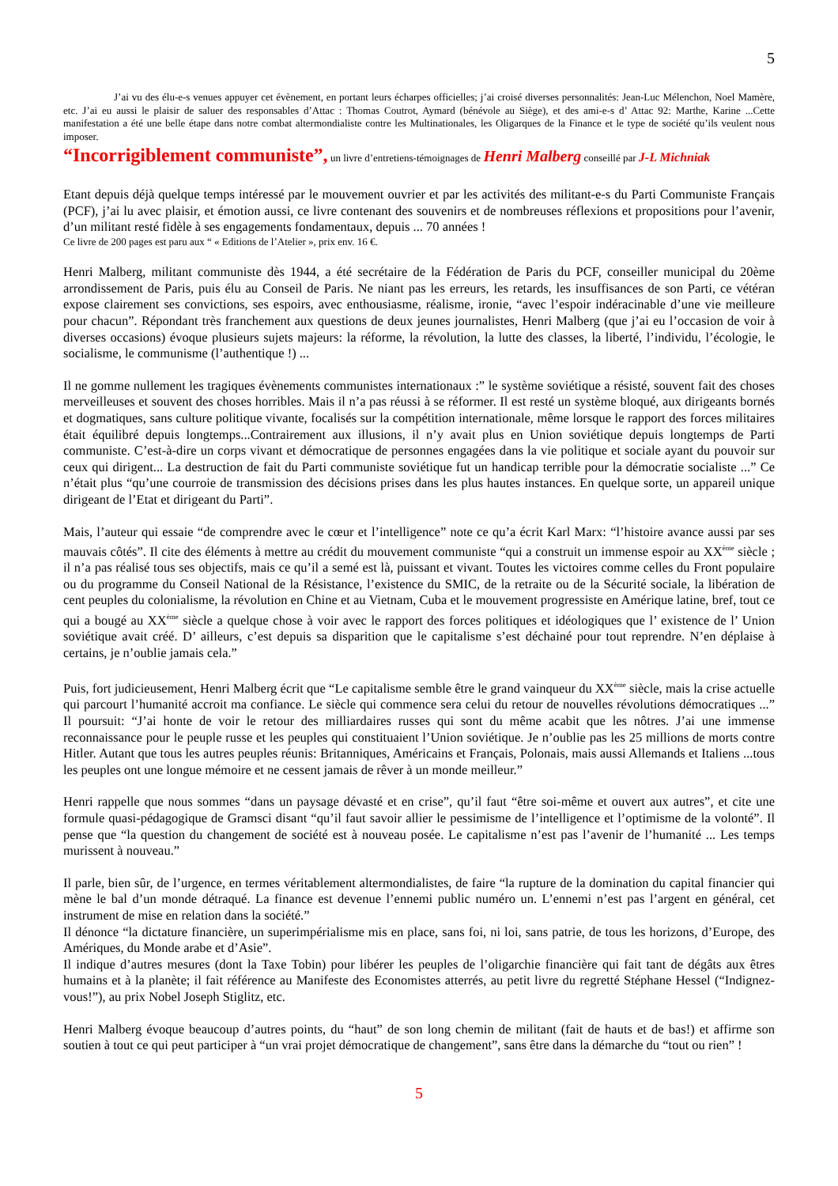5
J’ai vu des élu-e-s venues appuyer cet évènement, en portant leurs écharpes officielles; j’ai croisé diverses personnalités: Jean-Luc Mélenchon, Noel Mamère, etc. J’ai eu aussi le plaisir de saluer des responsables d’Attac : Thomas Coutrot, Aymard (bénévole au Siège), et des ami-e-s d’ Attac 92: Marthe, Karine ...Cette manifestation a été une belle étape dans notre combat altermondialiste contre les Multinationales, les Oligarques de la Finance et le type de société qu’ils veulent nous imposer.
“Incorrigiblement communiste”, un livre d’entretiens-témoignages de Henri Malberg conseillé par J-L Michniak
Etant depuis déjà quelque temps intéressé par le mouvement ouvrier et par les activités des militant-e-s du Parti Communiste Français (PCF), j’ai lu avec plaisir, et émotion aussi, ce livre contenant des souvenirs et de nombreuses réflexions et propositions pour l’avenir, d’un militant resté fidèle à ses engagements fondamentaux, depuis ... 70 années !
Ce livre de 200 pages est paru aux “ « Editions de l’Atelier », prix env. 16 €.
Henri Malberg, militant communiste dès 1944, a été secrétaire de la Fédération de Paris du PCF, conseiller municipal du 20ème arrondissement de Paris, puis élu au Conseil de Paris. Ne niant pas les erreurs, les retards, les insuffisances de son Parti, ce vétéran expose clairement ses convictions, ses espoirs, avec enthousiasme, réalisme, ironie, “avec l’espoir indéracinable d’une vie meilleure pour chacun”. Répondant très franchement aux questions de deux jeunes journalistes, Henri Malberg (que j’ai eu l’occasion de voir à diverses occasions) évoque plusieurs sujets majeurs: la réforme, la révolution, la lutte des classes, la liberté, l’individu, l’écologie, le socialisme, le communisme (l’authentique !) ...
Il ne gomme nullement les tragiques évènements communistes internationaux :” le système soviétique a résisté, souvent fait des choses merveilleuses et souvent des choses horribles. Mais il n’a pas réussi à se réformer. Il est resté un système bloqué, aux dirigeants bornés et dogmatiques, sans culture politique vivante, focalisés sur la compétition internationale, même lorsque le rapport des forces militaires était équilibré depuis longtemps...Contrairement aux illusions, il n’y avait plus en Union soviétique depuis longtemps de Parti communiste. C’est-à-dire un corps vivant et démocratique de personnes engagées dans la vie politique et sociale ayant du pouvoir sur ceux qui dirigent... La destruction de fait du Parti communiste soviétique fut un handicap terrible pour la démocratie socialiste ...” Ce n’était plus “qu’une courroie de transmission des décisions prises dans les plus hautes instances. En quelque sorte, un appareil unique dirigeant de l’Etat et dirigeant du Parti”.
Mais, l’auteur qui essaie “de comprendre avec le cœur et l’intelligence” note ce qu’a écrit Karl Marx: “l’histoire avance aussi par ses mauvais côtés”. Il cite des éléments à mettre au crédit du mouvement communiste “qui a construit un immense espoir au XX<sup>ème</sup> siècle ; il n’a pas réalisé tous ses objectifs, mais ce qu’il a semé est là, puissant et vivant. Toutes les victoires comme celles du Front populaire ou du programme du Conseil National de la Résistance, l’existence du SMIC, de la retraite ou de la Sécurité sociale, la libération de cent peuples du colonialisme, la révolution en Chine et au Vietnam, Cuba et le mouvement progressiste en Amérique latine, bref, tout ce qui a bougé au XX<sup>ème</sup> siècle a quelque chose à voir avec le rapport des forces politiques et idéologiques que l’ existence de l’ Union soviétique avait créé. D’ ailleurs, c’est depuis sa disparition que le capitalisme s’est déchainé pour tout reprendre. N’en déplaise à certains, je n’oublie jamais cela.”
Puis, fort judicieusement, Henri Malberg écrit que “Le capitalisme semble être le grand vainqueur du XX<sup>ème</sup> siècle, mais la crise actuelle qui parcourt l’humanité accroit ma confiance. Le siècle qui commence sera celui du retour de nouvelles révolutions démocratiques ...” Il poursuit: “J’ai honte de voir le retour des milliardaires russes qui sont du même acabit que les nôtres. J’ai une immense reconnaissance pour le peuple russe et les peuples qui constituaient l’Union soviétique. Je n’oublie pas les 25 millions de morts contre Hitler. Autant que tous les autres peuples réunis: Britanniques, Américains et Français, Polonais, mais aussi Allemands et Italiens ...tous les peuples ont une longue mémoire et ne cessent jamais de rêver à un monde meilleur.”
Henri rappelle que nous sommes “dans un paysage dévasté et en crise”, qu’il faut “être soi-même et ouvert aux autres”, et cite une formule quasi-pédagogique de Gramsci disant “qu’il faut savoir allier le pessimisme de l’intelligence et l’optimisme de la volonté”. Il pense que “la question du changement de société est à nouveau posée. Le capitalisme n’est pas l’avenir de l’humanité ... Les temps murissent à nouveau.”
Il parle, bien sûr, de l’urgence, en termes véritablement altermondialistes, de faire “la rupture de la domination du capital financier qui mène le bal d’un monde détraqué. La finance est devenue l’ennemi public numéro un. L’ennemi n’est pas l’argent en général, cet instrument de mise en relation dans la société.”
Il dénonce “la dictature financière, un superimpérialisme mis en place, sans foi, ni loi, sans patrie, de tous les horizons, d’Europe, des Amériques, du Monde arabe et d’Asie”.
Il indique d’autres mesures (dont la Taxe Tobin) pour libérer les peuples de l’oligarchie financière qui fait tant de dégâts aux êtres humains et à la planète; il fait référence au Manifeste des Economistes atterrés, au petit livre du regretté Stéphane Hessel (“Indignez-vous!”), au prix Nobel Joseph Stiglitz, etc.
Henri Malberg évoque beaucoup d’autres points, du “haut” de son long chemin de militant (fait de hauts et de bas!) et affirme son soutien à tout ce qui peut participer à “un vrai projet démocratique de changement”, sans être dans la démarche du “tout ou rien” !
5